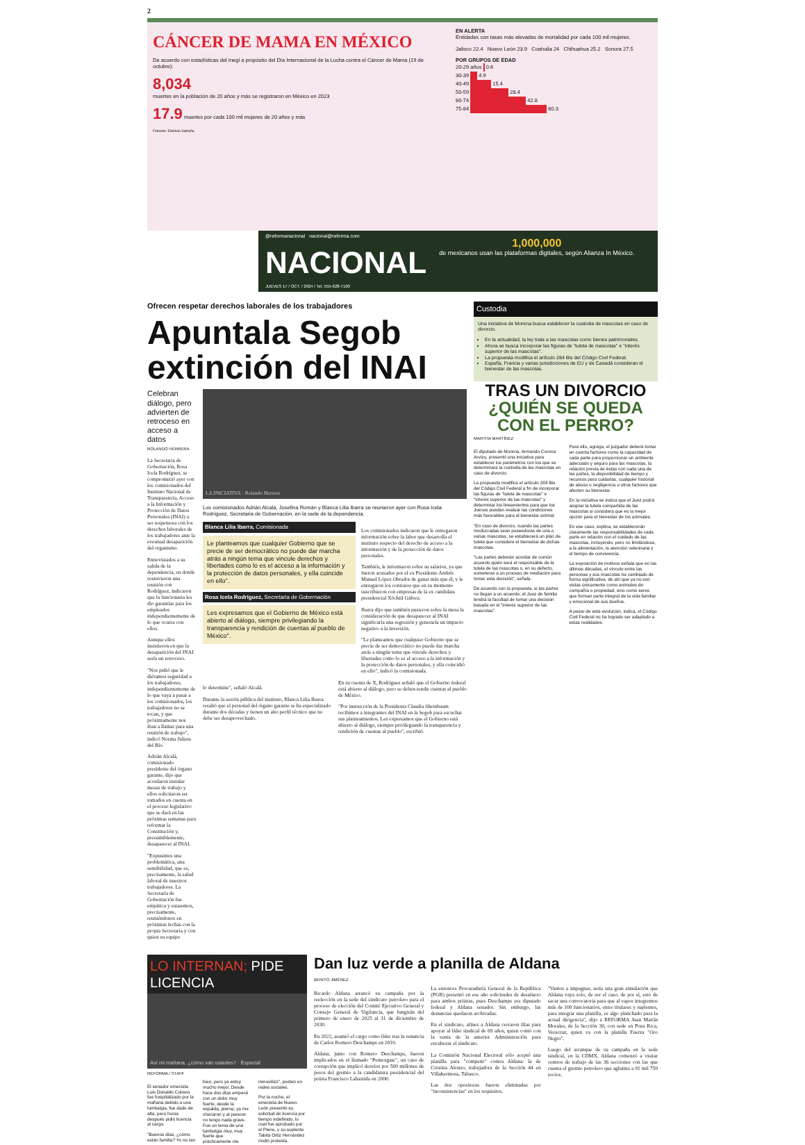2
CÁNCER DE MAMA EN MÉXICO
De acuerdo con estadísticas del Inegi a propósito del Día Internacional de la Lucha contra el Cáncer de Mama (19 de octubre):
8,034
muertes en la población de 20 años y más se registraron en México en 2023
17.9 muertes por cada 100 mil mujeres de 20 años y más
Fotoarte: Esteban Saldaña
EN ALERTA
Entidades con tasas más elevadas de mortalidad por cada 100 mil mujeres.
Jalisco 22.4 Nuevo León 23.9 Coahuila 24 Chihuahua 25.2 Sonora 27.5
POR GRUPOS DE EDAD
20-29 años 0.6
30-39 4.9
40-49 15.4
50-59 28.4
60-74 42.8
75-84 60.3
@reformanacional nacional@reforma.com
NACIONAL
JUEVES 17 / OCT. / 2024 / Tel. 555-628-7100
1,000,000
de mexicanos usan las plataformas digitales, según Alianza In México.
Ofrecen respetar derechos laborales de los trabajadores
Apuntala Segob extinción del INAI
Celebran diálogo, pero advierten de retroceso en acceso a datos
ROLANDO HERRERA
La Secretaria de Gobernación, Rosa Icela Rodríguez, se comprometió ayer con los comisionados del Instituto Nacional de Transparencia, Acceso a la Información y Protección de Datos Personales (INAI) a ser respetuosa con los derechos laborales de los trabajadores ante la eventual desaparición del organismo.
Entrevistados a su salida de la dependencia, en donde sostuvieron una reunión con Rodríguez, indicaron que la funcionaria les dio garantías para los empleados independientemente de lo que ocurra con ellos.
Aunque ellos insistieron en que la desaparición del INAI sería un retroceso.
"Nos pidió que le diéramos seguridad a los trabajadores; independientemente de lo que vaya a pasar a los comisionados, los trabajadores no se tocan, y que próximamente nos iban a llamar para una reunión de trabajo", indicó Norma Julieta del Río.
Adrián Alcalá, comisionado presidente del órgano garante, dijo que acordaron instalar mesas de trabajo y ellos solicitaron ser tomados en cuenta en el proceso legislativo que se dará en las próximas semanas para reformar la Constitución y, presumiblemente, desaparecer al INAI.
"Expusimos una problemática, una sensibilidad, que es, precisamente, la salud laboral de nuestros trabajadores. La Secretaría de Gobernación fue empática y estaremos, precisamente, reuniéndonos en próximas fechas con la propia Secretaria y con quien su equipo
LA INICIATIVA · Rolando Herrera
Los comisionados Adrián Alcalá, Josefina Román y Blanca Lilia Ibarra se reunieron ayer con Rosa Icela Rodríguez, Secretaria de Gobernación, en la sede de la dependencia.
Blanca Lilia Ibarra, Comisionada
Le planteamos que cualquier Gobierno que se precie de ser democrático no puede dar marcha atrás a ningún tema que vincule derechos y libertades como lo es el acceso a la información y la protección de datos personales, y ella coincide en ello".
Rosa Icela Rodríguez, Secretaria de Gobernación
Les expresamos que el Gobierno de México está abierto al diálogo, siempre privilegiando la transparencia y rendición de cuentas al pueblo de México".
Los comisionados indicaron que le entregaron información sobre la labor que desarrolla el instituto respecto del derecho de acceso a la información y de la protección de datos personales.
También, le informaron sobre su salarios, ya que fueron acusados por el ex Presidente Andrés Manuel López Obrador de ganar más que él, y le entregaron los contratos que en su momento suscribieron con empresas de la ex candidata presidencial Xóchitl Gálvez.
Ibarra dijo que también pusieron sobre la mesa la consideración de que desaparecer al INAI significaría una regresión y generaría un impacto negativo a la inversión.
"Le planteamos que cualquier Gobierno que se precie de ser democrático no puede dar marcha atrás a ningún tema que vincule derechos y libertades como lo es el acceso a la información y la protección de datos personales, y ella coincidió en ello", indicó la comisionada.
lo determine", señaló Alcalá.
Durante la sesión pública del instituto, Blanca Lilia Ibarra resaltó que el personal del órgano garante se ha especializado durante dos décadas y tienen un alto perfil técnico que no debe ser desaprovechado.
En su cuenta de X, Rodríguez señaló que el Gobierno federal está abierto al diálogo, pero se deben rendir cuentas al pueblo de México.
"Por instrucción de la Presidenta Claudia Sheinbaum recibimos a integrantes del INAI en la Segob para escuchar sus planteamientos. Les expresamos que el Gobierno está abierto al diálogo, siempre privilegiando la transparencia y rendición de cuentas al pueblo", escribió.
Custodia
Una iniciativa de Morena busca establecer la custodia de mascotas en caso de divorcio.
En la actualidad, la ley trata a las mascotas como bienes patrimoniales.
Ahora se busca incorporar las figuras de "tutela de mascotas" e "interés superior de las mascotas".
La propuesta modifica el artículo 284 Bis del Código Civil Federal.
España, Francia y varias jurisdicciones de EU y de Canadá consideran el bienestar de las mascotas.
TRAS UN DIVORCIO
¿QUIÉN SE QUEDA CON EL PERRO?
MARTHA MARTÍNEZ
El diputado de Morena, Armando Corona Arvizu, presentó una iniciativa para establecer los parámetros con los que se determinará la custodia de las mascotas en caso de divorcio.
La propuesta modifica el artículo 284 Bis del Código Civil Federal a fin de incorporar las figuras de "tutela de mascotas" e "interés superior de las mascotas" y determinar los lineamientos para que los Jueces puedan evaluar las condiciones más favorables para el bienestar animal.
"En caso de divorcio, cuando las partes involucradas sean poseedoras de una o varias mascotas, se establecerá un plan de tutela que considere el bienestar de dichas mascotas.
"Las partes deberán acordar de común acuerdo quién será el responsable de la tutela de las mascotas o, en su defecto, someterse a un proceso de mediación para tomar esta decisión", señala.
De acuerdo con la propuesta, si las partes no llegan a un acuerdo, el Juez de familia tendrá la facultad de tomar una decisión basada en el "interés superior de las mascotas".
Para ello, agrega, el juzgador deberá tomar en cuenta factores como la capacidad de cada parte para proporcionar un ambiente adecuado y seguro para las mascotas, la relación previa de éstas con cada una de las partes, la disponibilidad de tiempo y recursos para cuidarlas, cualquier historial de abuso o negligencia u otros factores que afecten su bienestar.
En la iniciativa se indica que el Juez podrá asignar la tutela compartida de las mascotas si considera que es la mejor opción para el bienestar de los animales.
En ese caso, explica, se establecerán claramente las responsabilidades de cada parte en relación con el cuidado de las mascotas, incluyendo, pero no limitándose, a la alimentación, la atención veterinaria y el tiempo de convivencia.
La exposición de motivos señala que en las últimas décadas, el vínculo entre las personas y sus mascotas ha cambiado de forma significativa, de ahí que ya no son vistas únicamente como animales de compañía o propiedad, sino como seres que forman parte integral de la vida familiar y emocional de sus dueños.
A pesar de esta evolución, indica, el Código Civil Federal no ha logrado ser adaptado a estas realidades.
LO INTERNAN; PIDE LICENCIA
Así mi mañana, ¿cómo van ustedes? · Especial
REFORMA / STAFF
El senador emecista Luis Donaldo Colosio fue hospitalizado por la mañana debido a una lumbalgia, fue dado de alta, pero horas después pidió licencia al cargo.
"Buenos días, ¿cómo están familia? Yo no tan bien, pero ya estoy mucho mejor. Desde hace dos días empecé con un dolor muy fuerte, desde la espalda, pierna; ya me checaron y al parecer no tengo nada grave. Fue un tema de una lumbalgia muy, muy fuerte que prácticamente me inmovilizó", posteó en redes sociales.
Por la noche, el emecista de Nuevo León presentó su solicitud de licencia por tiempo indefinido, lo cual fue aprobado por el Pleno, y su suplente Tabita Ortiz Hernández rindió protesta.
Dan luz verde a planilla de Aldana
BENITO JIMÉNEZ
Ricardo Aldana arrancó su campaña por la reelección en la sede del sindicato petrolero para el proceso de elección del Comité Ejecutivo General y Consejo General de Vigilancia, que fungirán del primero de enero de 2025 al 31 de diciembre de 2030.
En 2022, asumió el cargo como líder tras la renuncia de Carlos Romero Deschamps en 2019.
Aldana, junto con Romero Deschamps, fueron implicados en el llamado "Pemexgate", un caso de corrupción que implicó desvíos por 500 millones de pesos del gremio a la candidatura presidencial del priista Francisco Labastida en 2000.
La entonces Procuraduría General de la República (PGR) presentó en ese año solicitudes de desafuero para ambos priistas, pues Deschamps era diputado federal y Aldana senador. Sin embargo, las denuncias quedaron archivadas.
En el sindicato, afines a Aldana cerraron filas para apoyar al líder sindical de 69 años, quien contó con la venia de la anterior Administración para encabezar el sindicato.
La Comisión Nacional Electoral sólo aceptó una planilla para "competir" contra Aldana: la de Cristina Alonso, trabajadora de la Sección 44 en Villahermosa, Tabasco.
Las dos opositoras fueron eliminadas por "inconsistencias" en los requisitos.
"Vamos a impugnar, sería una gran simulación que Aldana vaya solo, de ser el caso, de por sí, esto de sacar una convocatoria para que al vapor integremos más de 100 funcionarios, entre titulares y suplentes, para integrar una planilla, es algo planchado para la actual dirigencia", dijo a REFORMA Juan Martín Morales, de la Sección 30, con sede en Poza Rica, Veracruz, quien va con la planilla Fuerza "Oro Negro".
Luego del arranque de su campaña en la sede sindical, en la CDMX, Aldana comenzó a visitar centros de trabajo de las 36 secciones con las que cuenta el gremio petrolero que aglutina a 91 mil 759 socios.